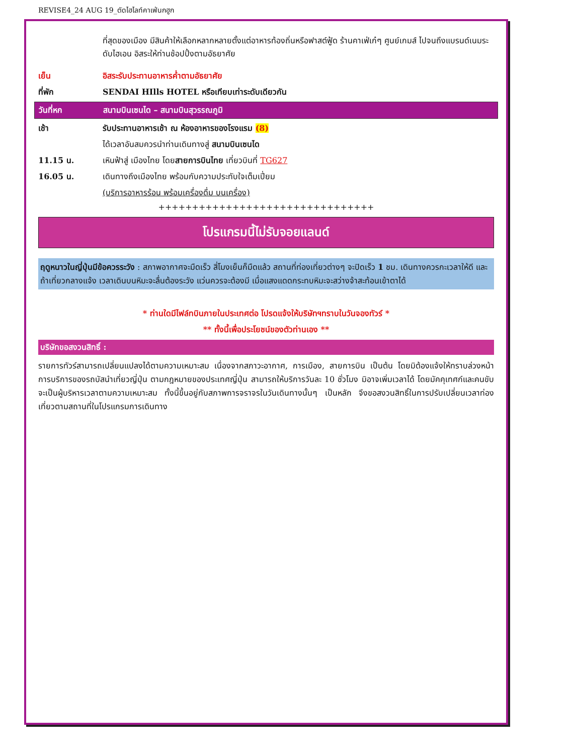REVISE4_24 AUG 19_ตัดไฮไลท์คาเฟ่นกฮูก
ที่สุดของเมือง มีสินค้าให้เลือกหลากหลายตั้งแต่อาหารท้องถิ่นหรือฟาสต์ฟู้ด ร้านคาเฟ่เก๋ๆ ศูนย์เกมส์ ไปจนถึงแบรนด์เนมระดับไฮเอน อิสระให้ท่านช้อปปิ้งตามอัธยาศัย
เย็น อิสระรับประทานอาหารค่ำตามอัธยาศัย
ที่พัก SENDAI HIlls HOTEL หรือเทียบเท่าระดับเดียวกัน
วันที่หก สนามบินเซนได – สนามบินสุวรรณภูมิ
เช้า รับประทานอาหารเช้า ณ ห้องอาหารของโรงแรม (8)
ได้เวลาอันสมควรนำท่านเดินทางสู่ สนามบินเซนได
11.15 น. เหินฟ้าสู่ เมืองไทย โดยสายการบินไทย เที่ยวบินที่ TG627
16.05 น. เดินทางถึงเมืองไทย พร้อมกับความประทับใจเต็มเปี่ยม
(บริการอาหารร้อน พร้อมเครื่องดื่ม บนเครื่อง)
++++++++++++++++++++++++++++++++
โปรแกรมนี้ไม่รับจอยแลนด์
ฤดูหนาวในญี่ปุ่นมีข้อควรระวัง : สภาพอากาศจะมืดเร็ว สี่โมงเย็นก็มืดแล้ว สถานที่ท่องเที่ยวต่างๆ จะปิดเร็ว 1 ชม. เดินทางควรกะเวลาให้ดี และถ้าเที่ยวกลางแจ้ง เวลาเดินบนหิมะจะลื่นต้องระวัง แว่นควรจะต้องมี เมื่อแสงแดดกระทบหิมะจะสว่างจ้าสะท้อนเข้าตาได้
* ท่านใดมีไฟล์ทบินภายในประเทศต่อ โปรดแจ้งให้บริษัทฯทราบในวันจองทัวร์ *
** ทั้งนี้เพื่อประโยชน์ของตัวท่านเอง **
บริษัทขอสงวนสิทธิ์ :
รายการทัวร์สามารถเปลี่ยนแปลงได้ตามความเหมาะสม เนื่องจากสภาวะอากาศ, การเมือง, สายการบิน เป็นต้น โดยมิต้องแจ้งให้ทราบล่วงหน้า การบริการของรถบัสนำเที่ยวญี่ปุ่น ตามกฎหมายของประเทศญี่ปุ่น สามารถให้บริการวันละ 10 ชั่วโมง มิอาจเพิ่มเวลาได้ โดยมัคคุเทศก์และคนขับจะเป็นผู้บริหารเวลาตามความเหมาะสม ทั้งนี้ขึ้นอยู่กับสภาพการจราจรในวันเดินทางนั้นๆ เป็นหลัก จึงขอสงวนสิทธิ์ในการปรับเปลี่ยนเวลาท่องเที่ยวตามสถานที่ในโปรแกรมการเดินทาง